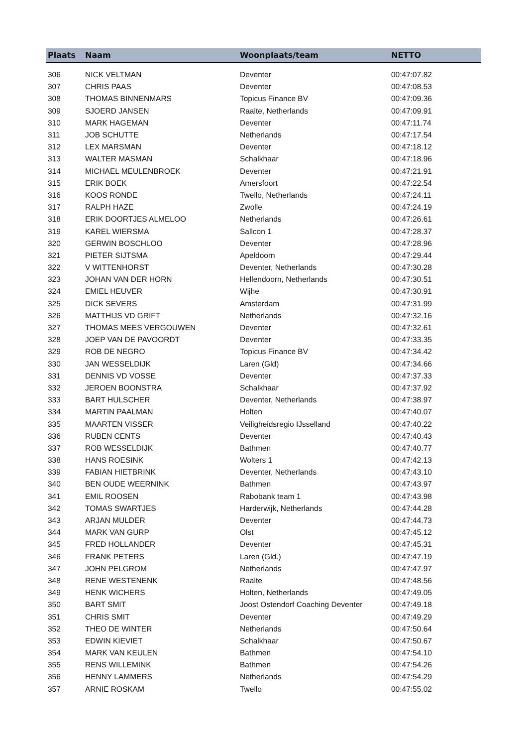| Plaats | Naam | Woonplaats/team | NETTO |
| --- | --- | --- | --- |
| 306 | NICK VELTMAN | Deventer | 00:47:07.82 |
| 307 | CHRIS PAAS | Deventer | 00:47:08.53 |
| 308 | THOMAS BINNENMARS | Topicus Finance BV | 00:47:09.36 |
| 309 | SJOERD JANSEN | Raalte, Netherlands | 00:47:09.91 |
| 310 | MARK HAGEMAN | Deventer | 00:47:11.74 |
| 311 | JOB SCHUTTE | Netherlands | 00:47:17.54 |
| 312 | LEX MARSMAN | Deventer | 00:47:18.12 |
| 313 | WALTER MASMAN | Schalkhaar | 00:47:18.96 |
| 314 | MICHAEL MEULENBROEK | Deventer | 00:47:21.91 |
| 315 | ERIK BOEK | Amersfoort | 00:47:22.54 |
| 316 | KOOS RONDE | Twello, Netherlands | 00:47:24.11 |
| 317 | RALPH HAZE | Zwolle | 00:47:24.19 |
| 318 | ERIK DOORTJES ALMELOO | Netherlands | 00:47:26.61 |
| 319 | KAREL WIERSMA | Sallcon 1 | 00:47:28.37 |
| 320 | GERWIN BOSCHLOO | Deventer | 00:47:28.96 |
| 321 | PIETER SIJTSMA | Apeldoorn | 00:47:29.44 |
| 322 | V WITTENHORST | Deventer, Netherlands | 00:47:30.28 |
| 323 | JOHAN VAN DER HORN | Hellendoorn, Netherlands | 00:47:30.51 |
| 324 | EMIEL HEUVER | Wijhe | 00:47:30.91 |
| 325 | DICK SEVERS | Amsterdam | 00:47:31.99 |
| 326 | MATTHIJS VD GRIFT | Netherlands | 00:47:32.16 |
| 327 | THOMAS MEES VERGOUWEN | Deventer | 00:47:32.61 |
| 328 | JOEP VAN DE PAVOORDT | Deventer | 00:47:33.35 |
| 329 | ROB DE NEGRO | Topicus Finance BV | 00:47:34.42 |
| 330 | JAN WESSELDIJK | Laren (Gld) | 00:47:34.66 |
| 331 | DENNIS VD VOSSE | Deventer | 00:47:37.33 |
| 332 | JEROEN BOONSTRA | Schalkhaar | 00:47:37.92 |
| 333 | BART HULSCHER | Deventer, Netherlands | 00:47:38.97 |
| 334 | MARTIN PAALMAN | Holten | 00:47:40.07 |
| 335 | MAARTEN VISSER | Veiligheidsregio IJsselland | 00:47:40.22 |
| 336 | RUBEN CENTS | Deventer | 00:47:40.43 |
| 337 | ROB WESSELDIJK | Bathmen | 00:47:40.77 |
| 338 | HANS ROESINK | Wolters 1 | 00:47:42.13 |
| 339 | FABIAN HIETBRINK | Deventer, Netherlands | 00:47:43.10 |
| 340 | BEN OUDE WEERNINK | Bathmen | 00:47:43.97 |
| 341 | EMIL ROOSEN | Rabobank team 1 | 00:47:43.98 |
| 342 | TOMAS SWARTJES | Harderwijk, Netherlands | 00:47:44.28 |
| 343 | ARJAN MULDER | Deventer | 00:47:44.73 |
| 344 | MARK VAN GURP | Olst | 00:47:45.12 |
| 345 | FRED HOLLANDER | Deventer | 00:47:45.31 |
| 346 | FRANK PETERS | Laren (Gld.) | 00:47:47.19 |
| 347 | JOHN PELGROM | Netherlands | 00:47:47.97 |
| 348 | RENE WESTENENK | Raalte | 00:47:48.56 |
| 349 | HENK WICHERS | Holten, Netherlands | 00:47:49.05 |
| 350 | BART SMIT | Joost Ostendorf Coaching Deventer | 00:47:49.18 |
| 351 | CHRIS SMIT | Deventer | 00:47:49.29 |
| 352 | THEO DE WINTER | Netherlands | 00:47:50.64 |
| 353 | EDWIN KIEVIET | Schalkhaar | 00:47:50.67 |
| 354 | MARK VAN KEULEN | Bathmen | 00:47:54.10 |
| 355 | RENS WILLEMINK | Bathmen | 00:47:54.26 |
| 356 | HENNY LAMMERS | Netherlands | 00:47:54.29 |
| 357 | ARNIE ROSKAM | Twello | 00:47:55.02 |